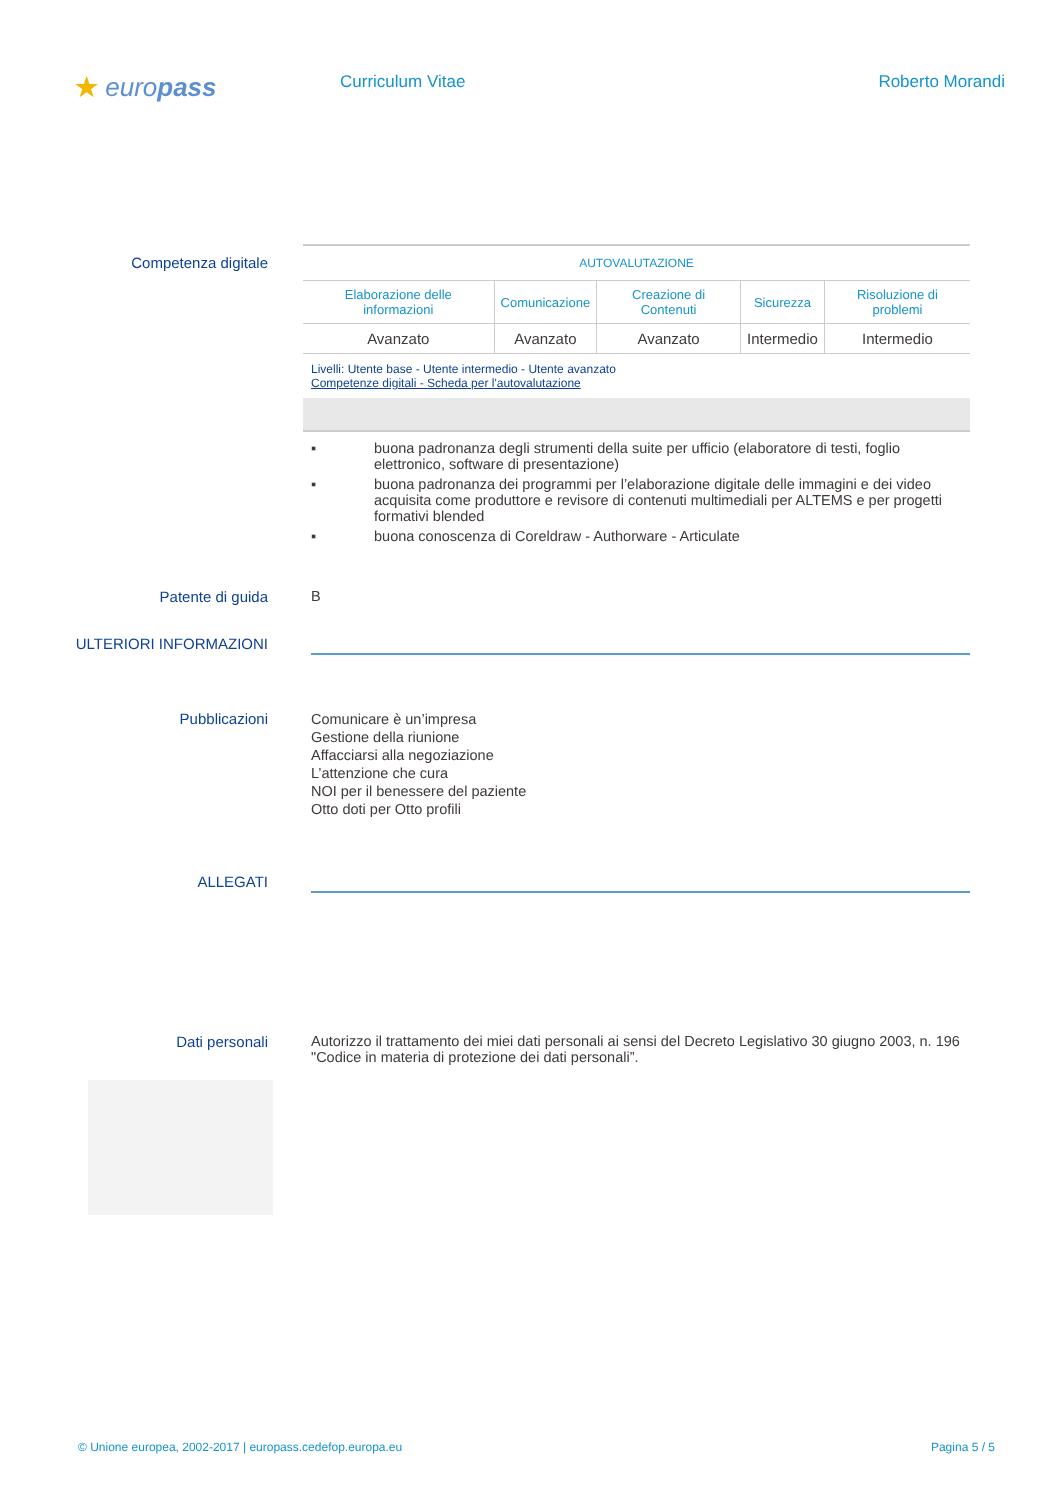★ europass
Curriculum Vitae Roberto Morandi
Competenza digitale
| AUTOVALUTAZIONE | | | | |
| --- | --- | --- | --- | --- |
| Elaborazione delle informazioni | Comunicazione | Creazione di Contenuti | Sicurezza | Risoluzione di problemi |
| Avanzato | Avanzato | Avanzato | Intermedio | Intermedio |
Livelli: Utente base - Utente intermedio - Utente avanzato
Competenze digitali - Scheda per l'autovalutazione
▪ buona padronanza degli strumenti della suite per ufficio (elaboratore di testi, foglio elettronico, software di presentazione)
▪ buona padronanza dei programmi per l’elaborazione digitale delle immagini e dei video acquisita come produttore e revisore di contenuti multimediali per ALTEMS e per progetti formativi blended
▪ buona conoscenza di Coreldraw - Authorware - Articulate
Patente di guida B
ULTERIORI INFORMAZIONI
Pubblicazioni
Comunicare è un’impresa
Gestione della riunione
Affacciarsi alla negoziazione
L’attenzione che cura
NOI per il benessere del paziente
Otto doti per Otto profili
ALLEGATI
Dati personali Autorizzo il trattamento dei miei dati personali ai sensi del Decreto Legislativo 30 giugno 2003, n. 196 "Codice in materia di protezione dei dati personali”.
© Unione europea, 2002-2017 | europass.cedefop.europa.eu Pagina 5 / 5